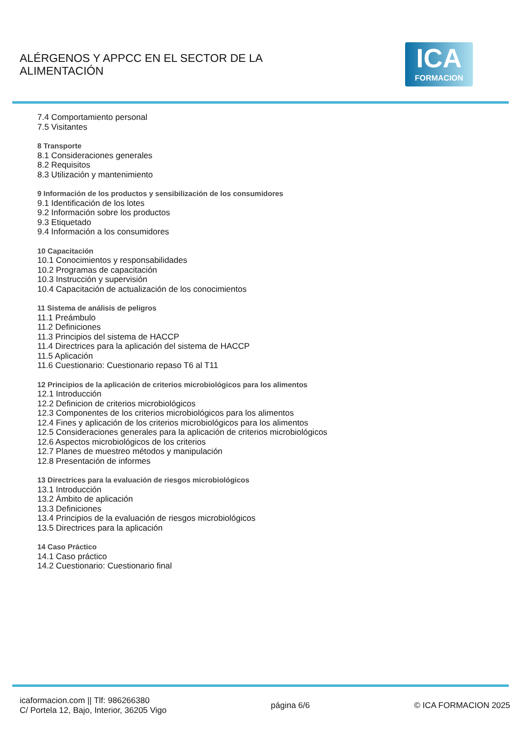ALÉRGENOS Y APPCC EN EL SECTOR DE LA
ALIMENTACIÓN
ICA
FORMACION
7.4 Comportamiento personal
7.5 Visitantes
8 Transporte
8.1 Consideraciones generales
8.2 Requisitos
8.3 Utilización y mantenimiento
9 Información de los productos y sensibilización de los consumidores
9.1 Identificación de los lotes
9.2 Información sobre los productos
9.3 Etiquetado
9.4 Información a los consumidores
10 Capacitación
10.1 Conocimientos y responsabilidades
10.2 Programas de capacitación
10.3 Instrucción y supervisión
10.4 Capacitación de actualización de los conocimientos
11 Sistema de análisis de peligros
11.1 Preámbulo
11.2 Definiciones
11.3 Principios del sistema de HACCP
11.4 Directrices para la aplicación del sistema de HACCP
11.5 Aplicación
11.6 Cuestionario: Cuestionario repaso T6 al T11
12 Principios de la aplicación de criterios microbiológicos para los alimentos
12.1 Introducción
12.2 Definicion de criterios microbiológicos
12.3 Componentes de los criterios microbiológicos para los alimentos
12.4 Fines y aplicación de los criterios microbiológicos para los alimentos
12.5 Consideraciones generales para la aplicación de criterios microbiológicos
12.6 Aspectos microbiológicos de los criterios
12.7 Planes de muestreo métodos y manipulación
12.8 Presentación de informes
13 Directrices para la evaluación de riesgos microbiológicos
13.1 Introducción
13.2 Ámbito de aplicación
13.3 Definiciones
13.4 Principios de la evaluación de riesgos microbiológicos
13.5 Directrices para la aplicación
14 Caso Práctico
14.1 Caso práctico
14.2 Cuestionario: Cuestionario final
icaformacion.com || Tlf: 986266380
C/ Portela 12, Bajo, Interior, 36205 Vigo
página 6/6 © ICA FORMACION 2025